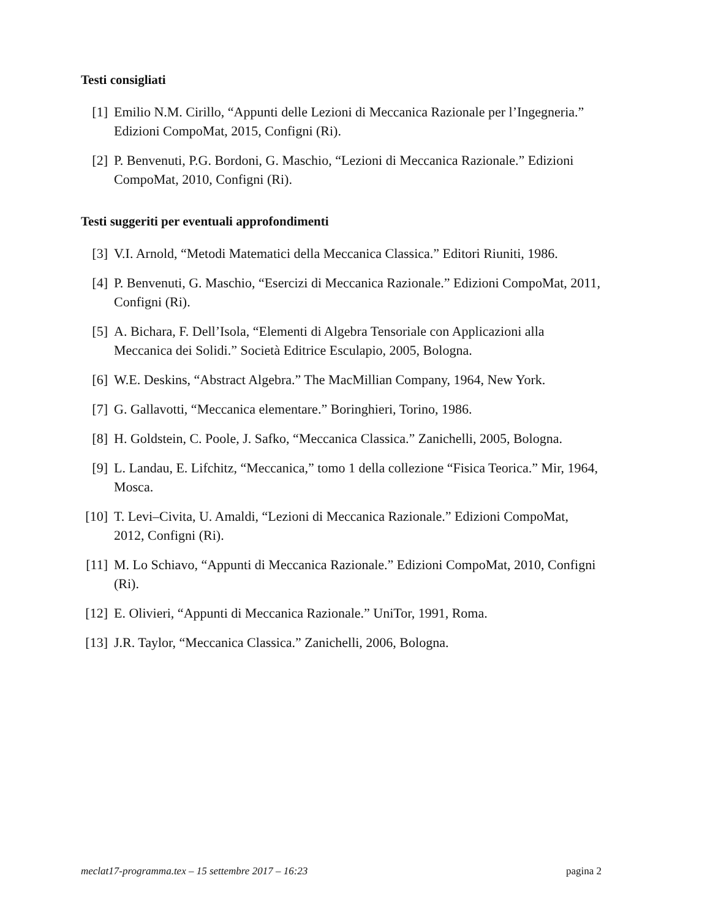Testi consigliati
[1] Emilio N.M. Cirillo, “Appunti delle Lezioni di Meccanica Razionale per l’Ingegneria.” Edizioni CompoMat, 2015, Configni (Ri).
[2] P. Benvenuti, P.G. Bordoni, G. Maschio, “Lezioni di Meccanica Razionale.” Edizioni CompoMat, 2010, Configni (Ri).
Testi suggeriti per eventuali approfondimenti
[3] V.I. Arnold, “Metodi Matematici della Meccanica Classica.” Editori Riuniti, 1986.
[4] P. Benvenuti, G. Maschio, “Esercizi di Meccanica Razionale.” Edizioni CompoMat, 2011, Configni (Ri).
[5] A. Bichara, F. Dell’Isola, “Elementi di Algebra Tensoriale con Applicazioni alla Meccanica dei Solidi.” Società Editrice Esculapio, 2005, Bologna.
[6] W.E. Deskins, “Abstract Algebra.” The MacMillian Company, 1964, New York.
[7] G. Gallavotti, “Meccanica elementare.” Boringhieri, Torino, 1986.
[8] H. Goldstein, C. Poole, J. Safko, “Meccanica Classica.” Zanichelli, 2005, Bologna.
[9] L. Landau, E. Lifchitz, “Meccanica,” tomo 1 della collezione “Fisica Teorica.” Mir, 1964, Mosca.
[10]
T. Levi–Civita, U. Amaldi, “Lezioni di Meccanica Razionale.” Edizioni CompoMat, 2012, Configni (Ri).
[11]
M. Lo Schiavo, “Appunti di Meccanica Razionale.” Edizioni CompoMat, 2010, Configni (Ri).
[12]
E. Olivieri, “Appunti di Meccanica Razionale.” UniTor, 1991, Roma.
[13]
J.R. Taylor, “Meccanica Classica.” Zanichelli, 2006, Bologna.
meclat17-programma.tex – 15 settembre 2017 – 16:23 pagina 2